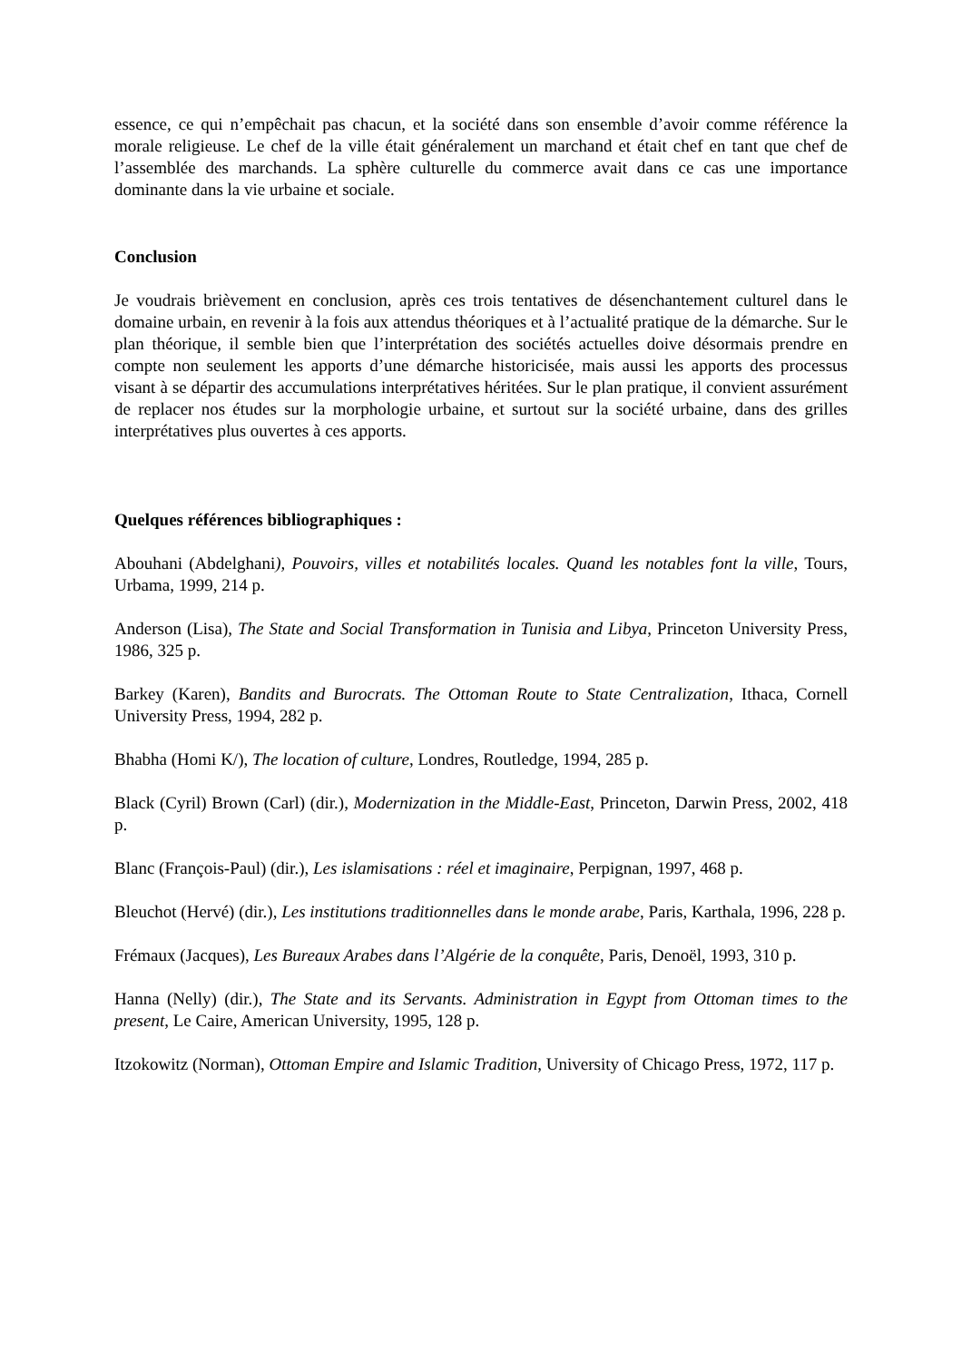essence, ce qui n’empêchait pas chacun, et la société dans son ensemble d’avoir comme référence la morale religieuse. Le chef de la ville était généralement un marchand et était chef en tant que chef de l’assemblée des marchands. La sphère culturelle du commerce avait dans ce cas une importance dominante dans la vie urbaine et sociale.
Conclusion
Je voudrais brièvement en conclusion, après ces trois tentatives de désenchantement culturel dans le domaine urbain, en revenir à la fois aux attendus théoriques et à l’actualité pratique de la démarche. Sur le plan théorique, il semble bien que l’interprétation des sociétés actuelles doive désormais prendre en compte non seulement les apports d’une démarche historicisée, mais aussi les apports des processus visant à se départir des accumulations interprétatives héritées. Sur le plan pratique, il convient assurément de replacer nos études sur la morphologie urbaine, et surtout sur la société urbaine, dans des grilles interprétatives plus ouvertes à ces apports.
Quelques références bibliographiques :
Abouhani (Abdelghani), Pouvoirs, villes et notabilités locales. Quand les notables font la ville, Tours, Urbama, 1999, 214 p.
Anderson (Lisa), The State and Social Transformation in Tunisia and Libya, Princeton University Press, 1986, 325 p.
Barkey (Karen), Bandits and Burocrats. The Ottoman Route to State Centralization, Ithaca, Cornell University Press, 1994, 282 p.
Bhabha (Homi K/), The location of culture, Londres, Routledge, 1994, 285 p.
Black (Cyril) Brown (Carl) (dir.), Modernization in the Middle-East, Princeton, Darwin Press, 2002, 418 p.
Blanc (François-Paul) (dir.), Les islamisations : réel et imaginaire, Perpignan, 1997, 468 p.
Bleuchot (Hervé) (dir.), Les institutions traditionnelles dans le monde arabe, Paris, Karthala, 1996, 228 p.
Frémaux (Jacques), Les Bureaux Arabes dans l’Algérie de la conquête, Paris, Denoël, 1993, 310 p.
Hanna (Nelly) (dir.), The State and its Servants. Administration in Egypt from Ottoman times to the present, Le Caire, American University, 1995, 128 p.
Itzokowitz (Norman), Ottoman Empire and Islamic Tradition, University of Chicago Press, 1972, 117 p.